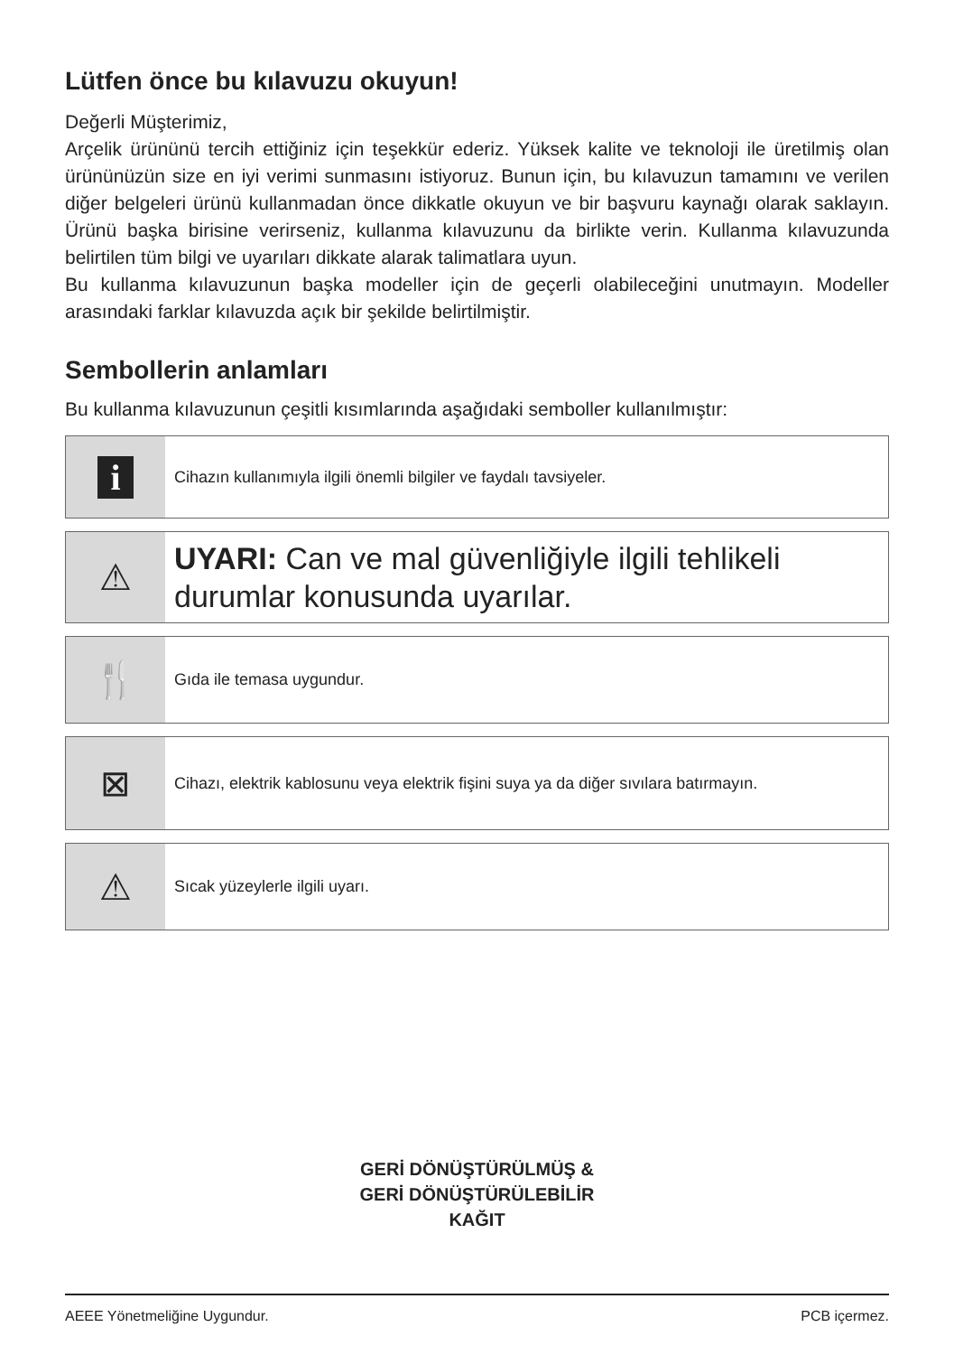Lütfen önce bu kılavuzu okuyun!
Değerli Müşterimiz,
Arçelik ürününü tercih ettiğiniz için teşekkür ederiz. Yüksek kalite ve teknoloji ile üretilmiş olan ürününüzün size en iyi verimi sunmasını istiyoruz. Bunun için, bu kılavuzun tamamını ve verilen diğer belgeleri ürünü kullanmadan önce dikkatle okuyun ve bir başvuru kaynağı olarak saklayın. Ürünü başka birisine verirseniz, kullanma kılavuzunu da birlikte verin. Kullanma kılavuzunda belirtilen tüm bilgi ve uyarıları dikkate alarak talimatlara uyun.
Bu kullanma kılavuzunun başka modeller için de geçerli olabileceğini unutmayın. Modeller arasındaki farklar kılavuzda açık bir şekilde belirtilmiştir.
Sembollerin anlamları
Bu kullanma kılavuzunun çeşitli kısımlarında aşağıdaki semboller kullanılmıştır:
i
Cihazın kullanımıyla ilgili önemli bilgiler ve faydalı tavsiyeler.
⚠
UYARI: Can ve mal güvenliğiyle ilgili tehlikeli durumlar konusunda uyarılar.
🍴
Gıda ile temasa uygundur.
⊠
Cihazı, elektrik kablosunu veya elektrik fişini suya ya da diğer sıvılara batırmayın.
⚠
Sıcak yüzeylerle ilgili uyarı.
GERİ DÖNÜŞTÜRÜLMÜŞ &
GERİ DÖNÜŞTÜRÜLEBİLİR
KAĞIT
AEEE Yönetmeliğine Uygundur. PCB içermez.